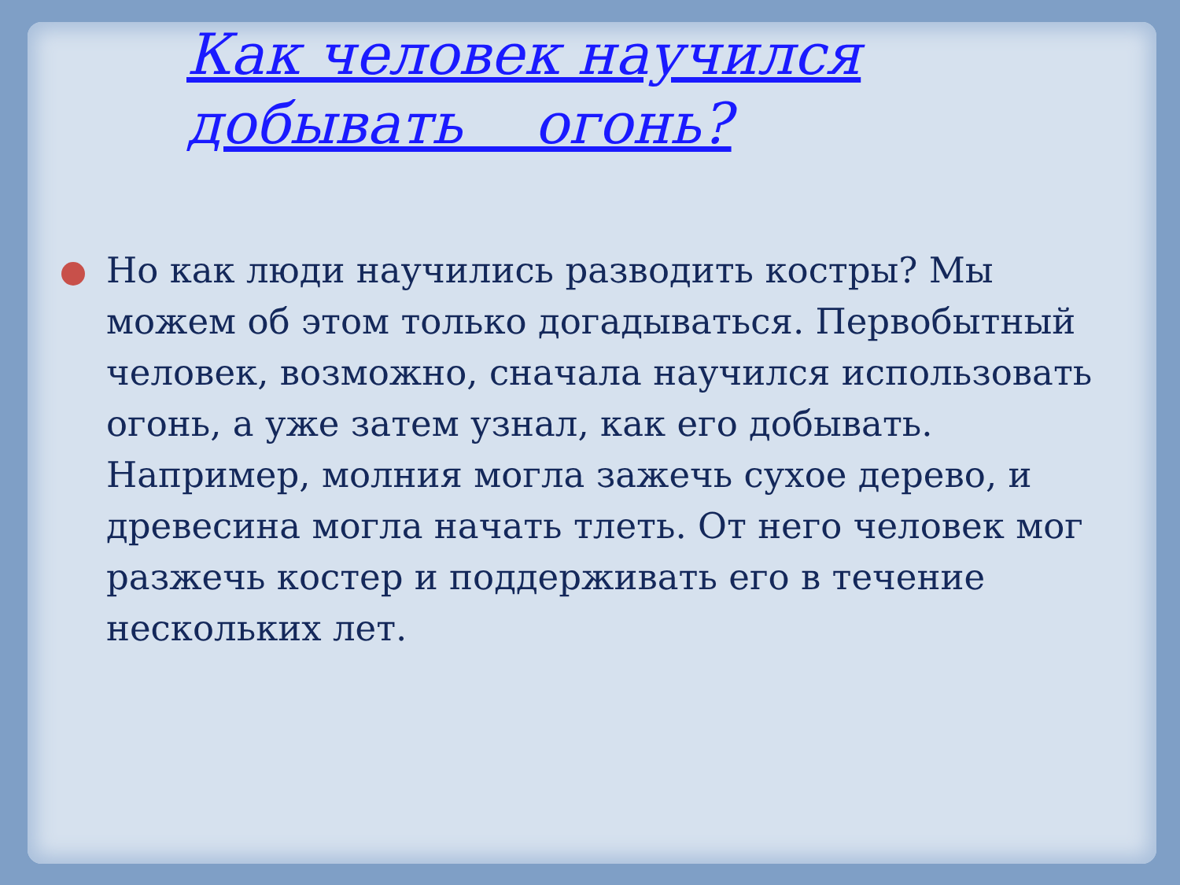Как человек научился добывать огонь?
Но как люди научились разводить костры? Мы можем об этом только догадываться. Первобытный человек, возможно, сначала научился использовать огонь, а уже затем узнал, как его добывать. Например, молния могла зажечь сухое дерево, и древесина могла начать тлеть. От него человек мог разжечь костер и поддерживать его в течение нескольких лет.